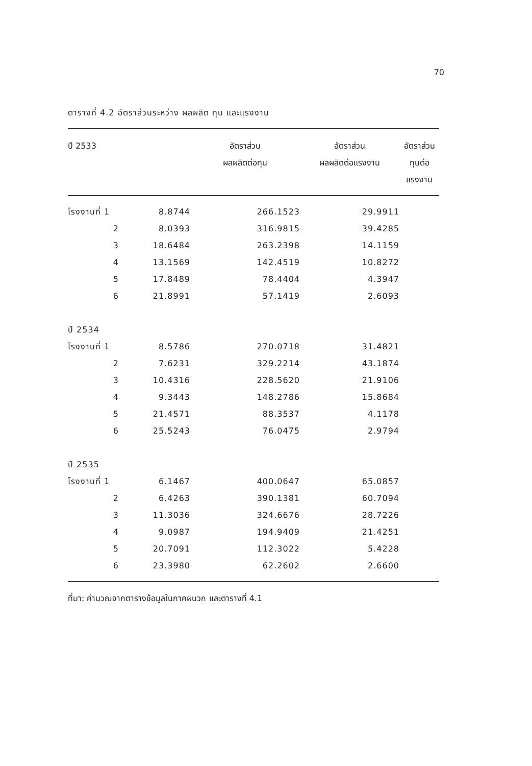70
ตารางที่ 4.2 อัตราส่วนระหว่าง ผลผลิต ทุน และแรงงาน
| ปี 2533 | | อัตราส่วน ผลผลิตต่อทุน | อัตราส่วน ผลผลิตต่อแรงงาน | อัตราส่วน ทุนต่อแรงงาน |
| --- | --- | --- | --- | --- |
| โรงงานที่ 1 | 8.8744 | 266.1523 | 29.9911 | |
| 2 | 8.0393 | 316.9815 | 39.4285 | |
| 3 | 18.6484 | 263.2398 | 14.1159 | |
| 4 | 13.1569 | 142.4519 | 10.8272 | |
| 5 | 17.8489 | 78.4404 | 4.3947 | |
| 6 | 21.8991 | 57.1419 | 2.6093 | |
| ปี 2534 | | | | |
| โรงงานที่ 1 | 8.5786 | 270.0718 | 31.4821 | |
| 2 | 7.6231 | 329.2214 | 43.1874 | |
| 3 | 10.4316 | 228.5620 | 21.9106 | |
| 4 | 9.3443 | 148.2786 | 15.8684 | |
| 5 | 21.4571 | 88.3537 | 4.1178 | |
| 6 | 25.5243 | 76.0475 | 2.9794 | |
| ปี 2535 | | | | |
| โรงงานที่ 1 | 6.1467 | 400.0647 | 65.0857 | |
| 2 | 6.4263 | 390.1381 | 60.7094 | |
| 3 | 11.3036 | 324.6676 | 28.7226 | |
| 4 | 9.0987 | 194.9409 | 21.4251 | |
| 5 | 20.7091 | 112.3022 | 5.4228 | |
| 6 | 23.3980 | 62.2602 | 2.6600 | |
ที่มา: คำนวณจากตารางข้อมูลในภาคผนวก และตารางที่ 4.1